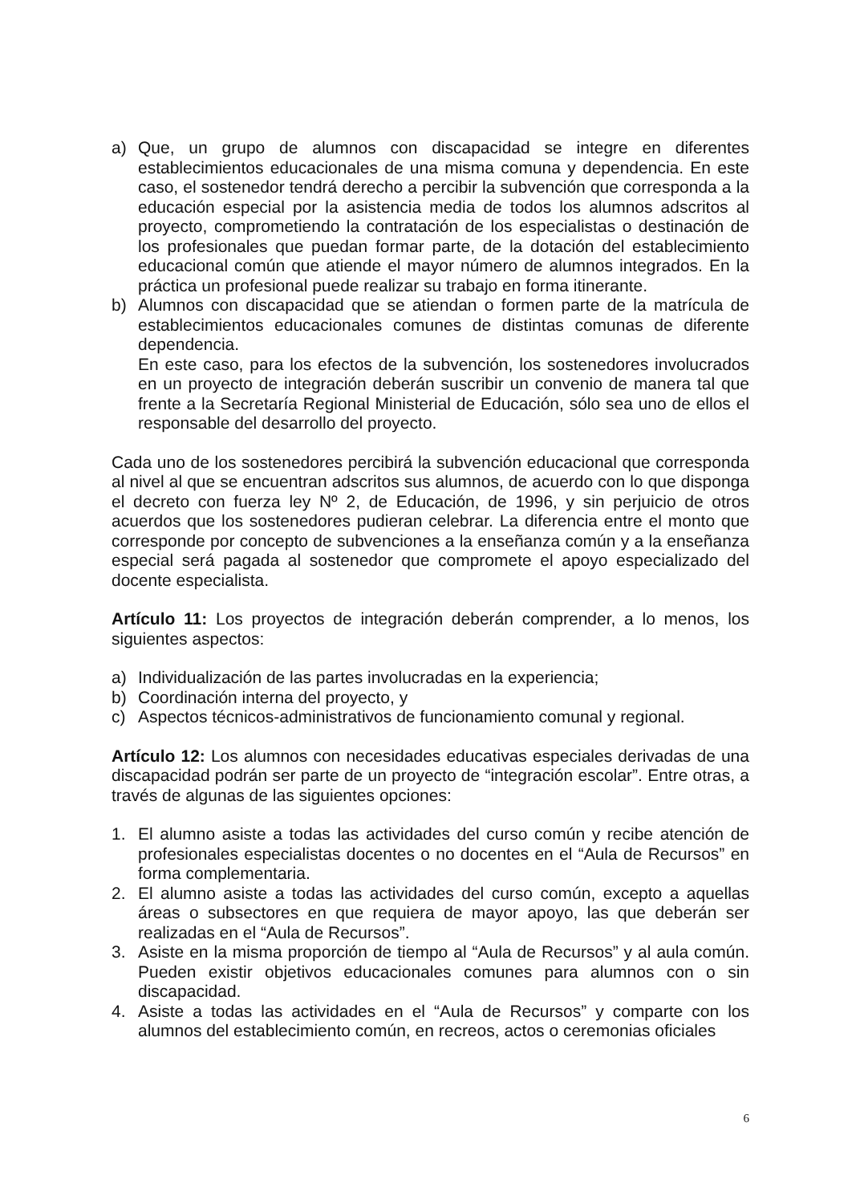a) Que, un grupo de alumnos con discapacidad se integre en diferentes establecimientos educacionales de una misma comuna y dependencia. En este caso, el sostenedor tendrá derecho a percibir la subvención que corresponda a la educación especial por la asistencia media de todos los alumnos adscritos al proyecto, comprometiendo la contratación de los especialistas o destinación de los profesionales que puedan formar parte, de la dotación del establecimiento educacional común que atiende el mayor número de alumnos integrados. En la práctica un profesional puede realizar su trabajo en forma itinerante.
b) Alumnos con discapacidad que se atiendan o formen parte de la matrícula de establecimientos educacionales comunes de distintas comunas de diferente dependencia.
En este caso, para los efectos de la subvención, los sostenedores involucrados en un proyecto de integración deberán suscribir un convenio de manera tal que frente a la Secretaría Regional Ministerial de Educación, sólo sea uno de ellos el responsable del desarrollo del proyecto.
Cada uno de los sostenedores percibirá la subvención educacional que corresponda al nivel al que se encuentran adscritos sus alumnos, de acuerdo con lo que disponga el decreto con fuerza ley Nº 2, de Educación, de 1996, y sin perjuicio de otros acuerdos que los sostenedores pudieran celebrar. La diferencia entre el monto que corresponde por concepto de subvenciones a la enseñanza común y a la enseñanza especial será pagada al sostenedor que compromete el apoyo especializado del docente especialista.
Artículo 11: Los proyectos de integración deberán comprender, a lo menos, los siguientes aspectos:
a) Individualización de las partes involucradas en la experiencia;
b) Coordinación interna del proyecto, y
c) Aspectos técnicos-administrativos de funcionamiento comunal y regional.
Artículo 12: Los alumnos con necesidades educativas especiales derivadas de una discapacidad podrán ser parte de un proyecto de “integración escolar”. Entre otras, a través de algunas de las siguientes opciones:
1. El alumno asiste a todas las actividades del curso común y recibe atención de profesionales especialistas docentes o no docentes en el “Aula de Recursos” en forma complementaria.
2. El alumno asiste a todas las actividades del curso común, excepto a aquellas áreas o subsectores en que requiera de mayor apoyo, las que deberán ser realizadas en el “Aula de Recursos”.
3. Asiste en la misma proporción de tiempo al “Aula de Recursos” y al aula común. Pueden existir objetivos educacionales comunes para alumnos con o sin discapacidad.
4. Asiste a todas las actividades en el “Aula de Recursos” y comparte con los alumnos del establecimiento común, en recreos, actos o ceremonias oficiales
6